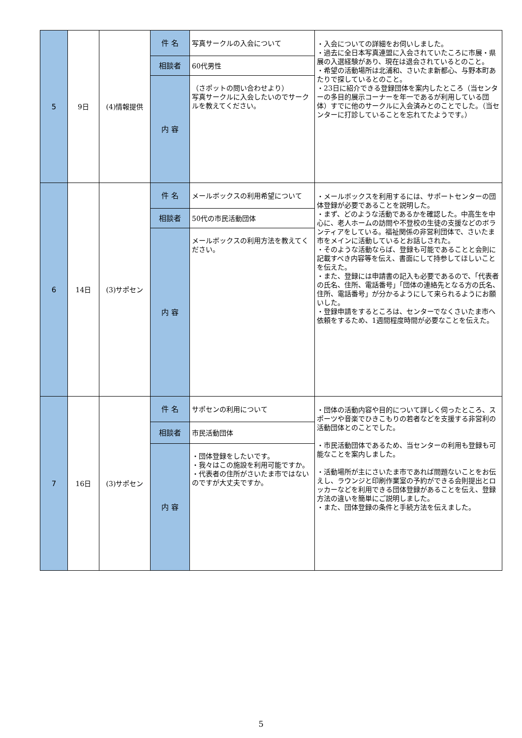| 5 | 9日 | (4)情報提供 | 件 名 | 写真サークルの入会について | ・入会についての詳細をお伺いしました。 ・過去に全日本写真連盟に入会されていたころに市展・県展の入選経験があり、現在は退会されているとのこと。 ・希望の活動場所は北浦和、さいたま新都心、与野本町あたりで探しているとのこと。 ・23日に紹介できる登録団体を案内したところ（当センターの多目的展示コーナーを年一であるが利用している団体）すでに他のサークルに入会済みとのことでした。（当センターに打診していることを忘れてたようです。） |
| | | | 相談者 | 60代男性 | |
| | | | 内 容 | （さポットの問い合わせより） 写真サークルに入会したいのでサークルを教えてください。 | |
| 6 | 14日 | (3)サポセン | 件 名 | メールボックスの利用希望について | ・メールボックスを利用するには、サポートセンターの団体登録が必要であることを説明した。 ・まず、どのような活動であるかを確認した。中高生を中心に、老人ホームの訪問や不登校の生徒の支援などのボランティアをしている。福祉関係の非営利団体で、さいたま市をメインに活動しているとお話しされた。 ・そのような活動ならば、登録も可能であることと会則に記載すべき内容等を伝え、書面にして持参してほしいことを伝えた。 ・また、登録には申請書の記入も必要であるので、「代表者の氏名、住所、電話番号」「団体の連絡先となる方の氏名、住所、電話番号」が分かるようにして来られるようにお願いした。 ・登録申請をするところは、センターでなくさいたま市へ依頼をするため、1週間程度時間が必要なことを伝えた。 |
| | | | 相談者 | 50代の市民活動団体 | |
| | | | 内 容 | メールボックスの利用方法を教えてください。 | |
| 7 | 16日 | (3)サポセン | 件 名 | サポセンの利用について | ・団体の活動内容や目的について詳しく伺ったところ、スポーツや音楽でひきこもりの若者などを支援する非営利の活動団体とのことでした。 ・市民活動団体であるため、当センターの利用も登録も可能なことを案内しました。 ・活動場所が主にさいたま市であれば問題ないことをお伝えし、ラウンジと印刷作業室の予約ができる会則提出とロッカーなどを利用できる団体登録があることを伝え、登録方法の違いを簡単にご説明しました。 ・また、団体登録の条件と手続方法を伝えました。 |
| | | | 相談者 | 市民活動団体 | |
| | | | 内 容 | ・団体登録をしたいです。 ・我々はこの施設を利用可能ですか。 ・代表者の住所がさいたま市ではないのですが大丈夫ですか。 | |
5